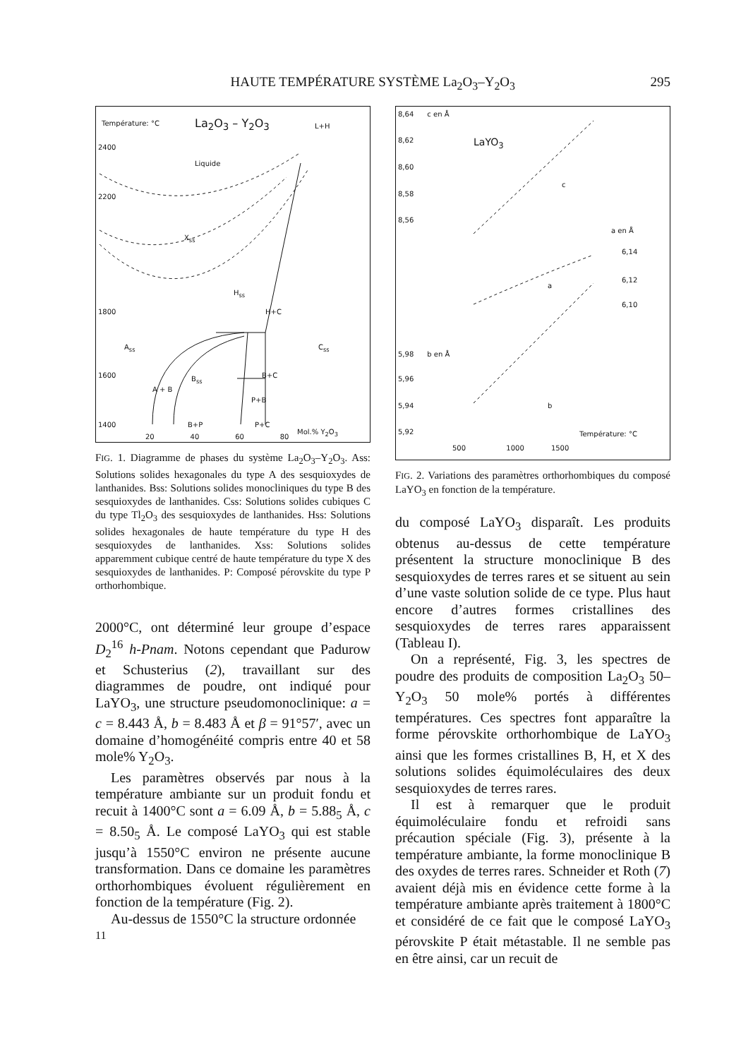HAUTE TEMPÉRATURE SYSTÈME La<sub>2</sub>O<sub>3</sub>–Y<sub>2</sub>O<sub>3</sub> 295
Température: °C La<sub>2</sub>O<sub>3</sub> – Y<sub>2</sub>O<sub>3</sub> L+H
2400
Liquide
2200
X<sub>ss</sub>
H<sub>ss</sub>
H+C 1800
A<sub>ss</sub> C<sub>ss</sub>
1600 B<sub>ss</sub> B+C
A + B
P+B
1400 B+P P+C
Mol.% Y<sub>2</sub>O<sub>3</sub>
20 40 60 80
FIG. 1. Diagramme de phases du système La<sub>2</sub>O<sub>3</sub>–Y<sub>2</sub>O<sub>3</sub>. Ass: Solutions solides hexagonales du type A des sesquioxydes de lanthanides. Bss: Solutions solides monocliniques du type B des sesquioxydes de lanthanides. Css: Solutions solides cubiques C du type Tl<sub>2</sub>O<sub>3</sub> des sesquioxydes de lanthanides. Hss: Solutions solides hexagonales de haute température du type H des sesquioxydes de lanthanides. Xss: Solutions solides apparemment cubique centré de haute température du type X des sesquioxydes de lanthanides. P: Composé pérovskite du type P orthorhombique.
2000°C, ont déterminé leur groupe d’espace D<sub>2</sub><sup>16</sup> h-Pnam. Notons cependant que Padurow et Schusterius (2), travaillant sur des diagrammes de poudre, ont indiqué pour LaYO<sub>3</sub>, une structure pseudomonoclinique: a = c = 8.443 Å, b = 8.483 Å et β = 91°57′, avec un domaine d’homogénéité compris entre 40 et 58 mole% Y<sub>2</sub>O<sub>3</sub>.
Les paramètres observés par nous à la température ambiante sur un produit fondu et recuit à 1400°C sont a = 6.09 Å, b = 5.88<sub>5</sub> Å, c = 8.50<sub>5</sub> Å. Le composé LaYO<sub>3</sub> qui est stable jusqu’à 1550°C environ ne présente aucune transformation. Dans ce domaine les paramètres orthorhombiques évoluent régulièrement en fonction de la température (Fig. 2).
Au-dessus de 1550°C la structure ordonnée
11
8,64 c en Å
8,62 LaYO<sub>3</sub>
8,60
8,58
c
8,56
a en Å
6,14
6,12
a
6,10
5,98 b en Å
5,96
5,94 b
5,92 Température: °C
500 1000 1500
FIG. 2. Variations des paramètres orthorhombiques du composé LaYO<sub>3</sub> en fonction de la température.
du composé LaYO<sub>3</sub> disparaît. Les produits obtenus au-dessus de cette température présentent la structure monoclinique B des sesquioxydes de terres rares et se situent au sein d’une vaste solution solide de ce type. Plus haut encore d’autres formes cristallines des sesquioxydes de terres rares apparaissent (Tableau I).
On a représenté, Fig. 3, les spectres de poudre des produits de composition La<sub>2</sub>O<sub>3</sub> 50–Y<sub>2</sub>O<sub>3</sub> 50 mole% portés à différentes températures. Ces spectres font apparaître la forme pérovskite orthorhombique de LaYO<sub>3</sub> ainsi que les formes cristallines B, H, et X des solutions solides équimoléculaires des deux sesquioxydes de terres rares.
Il est à remarquer que le produit équimoléculaire fondu et refroidi sans précaution spéciale (Fig. 3), présente à la température ambiante, la forme monoclinique B des oxydes de terres rares. Schneider et Roth (7) avaient déjà mis en évidence cette forme à la température ambiante après traitement à 1800°C et considéré de ce fait que le composé LaYO<sub>3</sub> pérovskite P était métastable. Il ne semble pas en être ainsi, car un recuit de